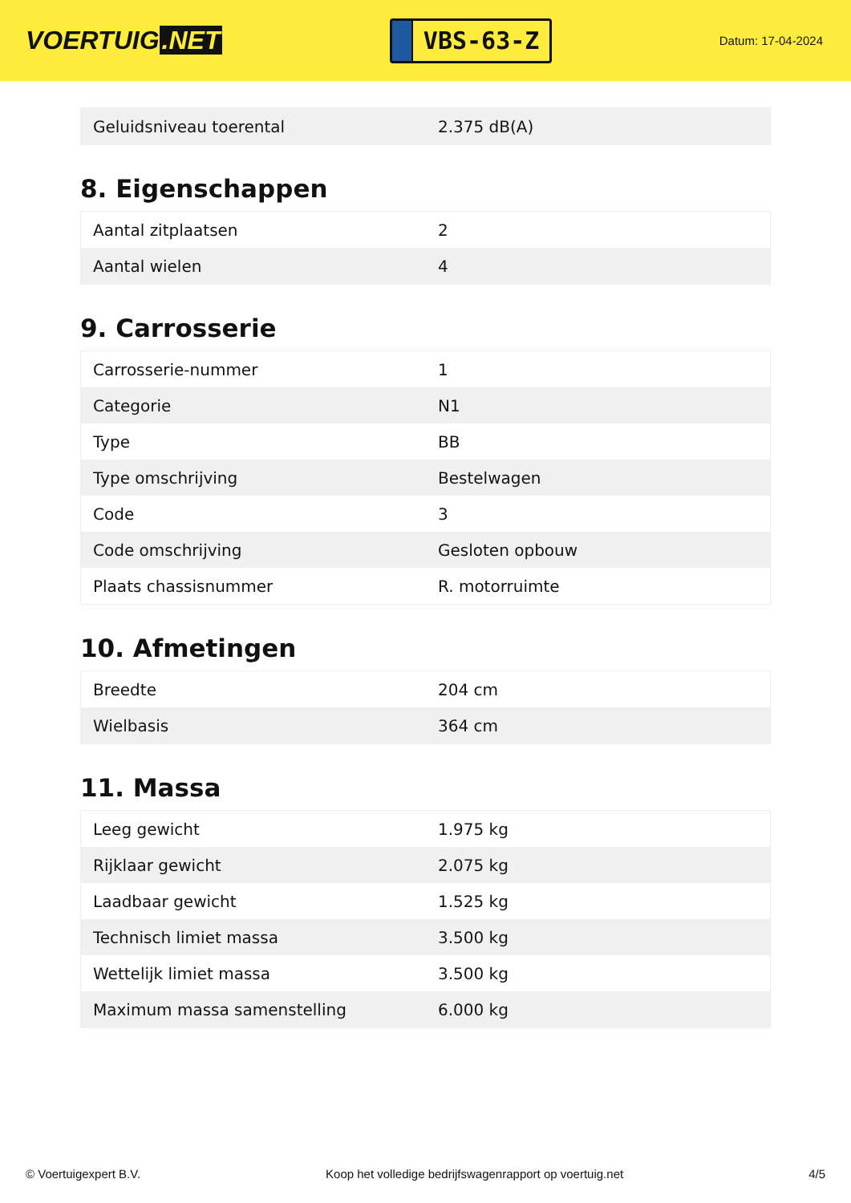VOERTUIG.NET
VBS-63-Z
Datum: 17-04-2024
| Geluidsniveau toerental | 2.375 dB(A) |
8. Eigenschappen
| Aantal zitplaatsen | 2 |
| Aantal wielen | 4 |
9. Carrosserie
| Carrosserie-nummer | 1 |
| Categorie | N1 |
| Type | BB |
| Type omschrijving | Bestelwagen |
| Code | 3 |
| Code omschrijving | Gesloten opbouw |
| Plaats chassisnummer | R. motorruimte |
10. Afmetingen
| Breedte | 204 cm |
| Wielbasis | 364 cm |
11. Massa
| Leeg gewicht | 1.975 kg |
| Rijklaar gewicht | 2.075 kg |
| Laadbaar gewicht | 1.525 kg |
| Technisch limiet massa | 3.500 kg |
| Wettelijk limiet massa | 3.500 kg |
| Maximum massa samenstelling | 6.000 kg |
© Voertuigexpert B.V. Koop het volledige bedrijfswagenrapport op voertuig.net 4/5